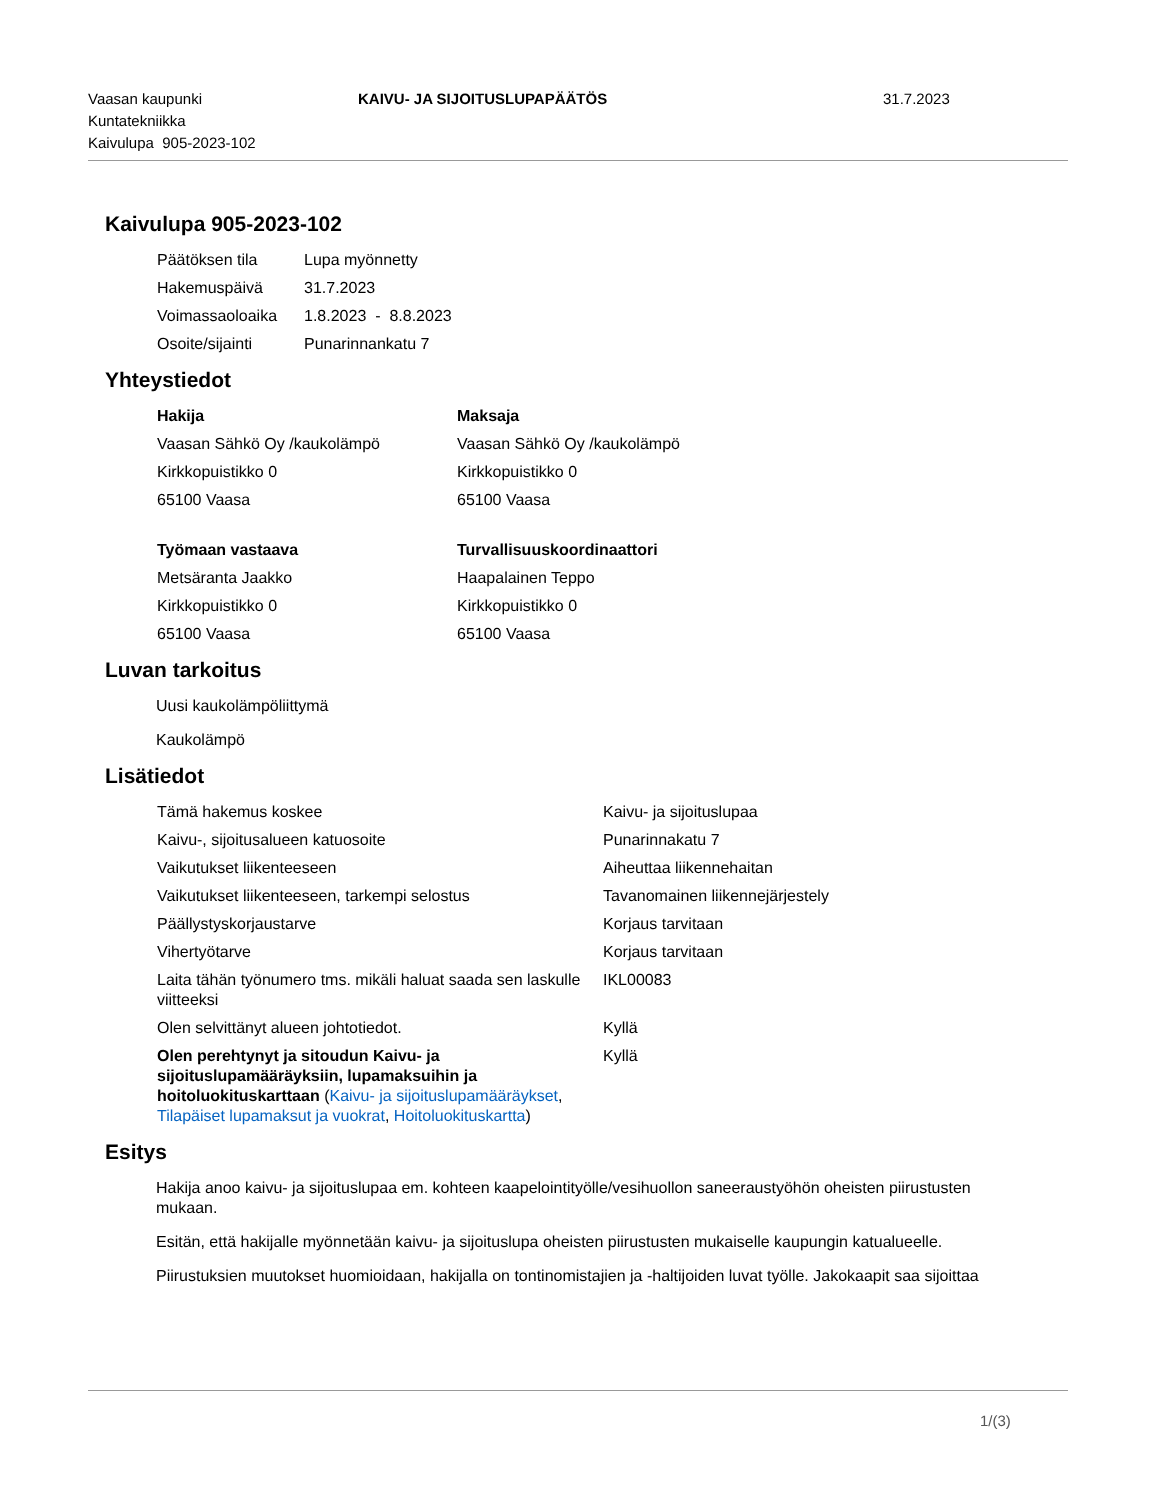Vaasan kaupunki
Kuntatekniikka
Kaivulupa 905-2023-102
KAIVU- JA SIJOITUSLUPAPÄÄTÖS 31.7.2023
Kaivulupa 905-2023-102
| Päätöksen tila | Lupa myönnetty |
| Hakemuspäivä | 31.7.2023 |
| Voimassaoloaika | 1.8.2023 - 8.8.2023 |
| Osoite/sijainti | Punarinnankatu 7 |
Yhteystiedot
| Hakija | Maksaja |
| Vaasan Sähkö Oy /kaukolämpö | Vaasan Sähkö Oy /kaukolämpö |
| Kirkkopuistikko 0 | Kirkkopuistikko 0 |
| 65100 Vaasa | 65100 Vaasa |
| Työmaan vastaava | Turvallisuuskoordinaattori |
| Metsäranta Jaakko | Haapalainen Teppo |
| Kirkkopuistikko 0 | Kirkkopuistikko 0 |
| 65100 Vaasa | 65100 Vaasa |
Luvan tarkoitus
Uusi kaukolämpöliittymä
Kaukolämpö
Lisätiedot
| Tämä hakemus koskee | Kaivu- ja sijoituslupaa |
| Kaivu-, sijoitusalueen katuosoite | Punarinnakatu 7 |
| Vaikutukset liikenteeseen | Aiheuttaa liikennehaitan |
| Vaikutukset liikenteeseen, tarkempi selostus | Tavanomainen liikennejärjestely |
| Päällystyskorjaustarve | Korjaus tarvitaan |
| Vihertyötarve | Korjaus tarvitaan |
| Laita tähän työnumero tms. mikäli haluat saada sen laskulle viitteeksi | IKL00083 |
| Olen selvittänyt alueen johtotiedot. | Kyllä |
| Olen perehtynyt ja sitoudun Kaivu- ja sijoituslupamääräyksiin, lupamaksuihin ja hoitoluokituskarttaan ( Kaivu- ja sijoituslupamääräykset , Tilapäiset lupamaksut ja vuokrat , Hoitoluokituskartta ) | Kyllä |
Esitys
Hakija anoo kaivu- ja sijoituslupaa em. kohteen kaapelointityölle/vesihuollon saneeraustyöhön oheisten piirustusten mukaan.
Esitän, että hakijalle myönnetään kaivu- ja sijoituslupa oheisten piirustusten mukaiselle kaupungin katualueelle.
Piirustuksien muutokset huomioidaan, hakijalla on tontinomistajien ja -haltijoiden luvat työlle. Jakokaapit saa sijoittaa
1/(3)